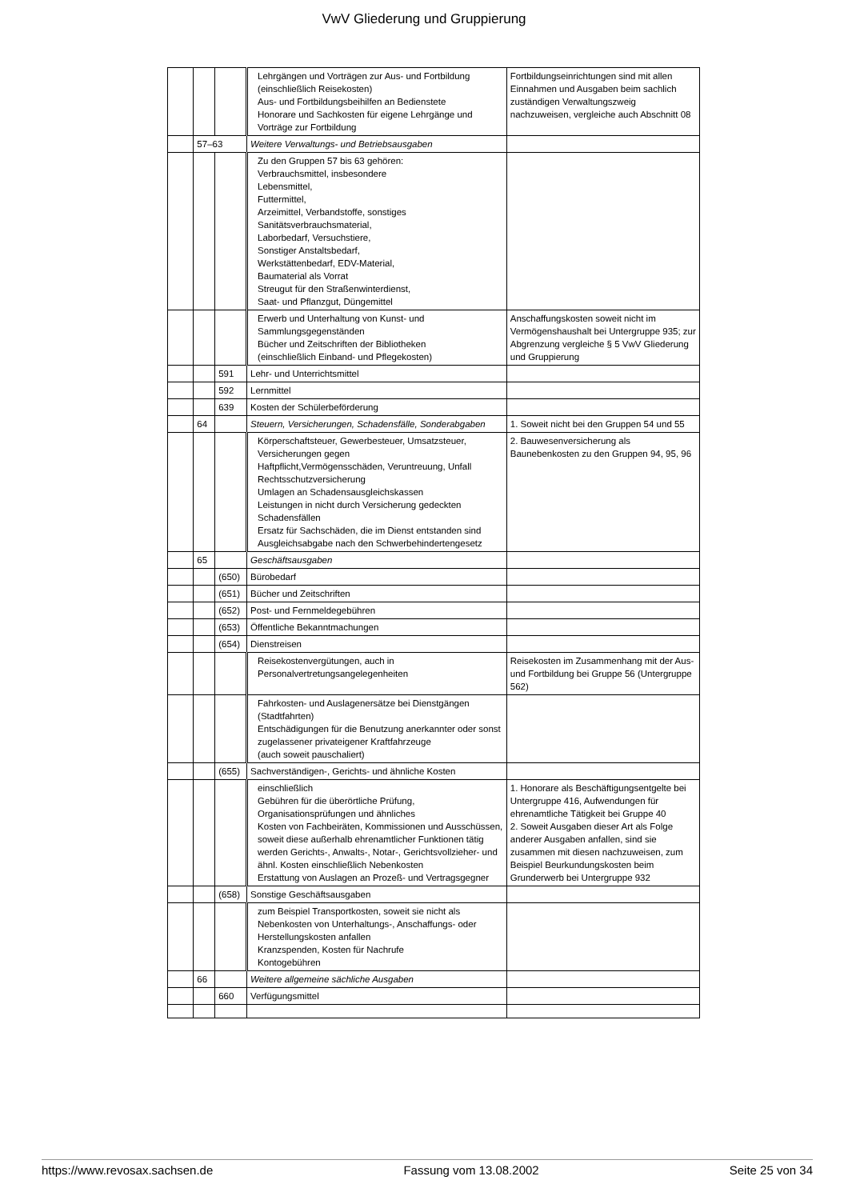VwV Gliederung und Gruppierung
| | | | Lehrgängen und Vorträgen zur Aus- und Fortbildung (einschließlich Reisekosten) Aus- und Fortbildungsbeihilfen an Bedienstete Honorare und Sachkosten für eigene Lehrgänge und Vorträge zur Fortbildung | Fortbildungseinrichtungen sind mit allen Einnahmen und Ausgaben beim sachlich zuständigen Verwaltungszweig nachzuweisen, vergleiche auch Abschnitt 08 |
| | 57–63 | | Weitere Verwaltungs- und Betriebsausgaben | |
| | | | Zu den Gruppen 57 bis 63 gehören: Verbrauchsmittel, insbesondere Lebensmittel, Futtermittel, Arzeimittel, Verbandstoffe, sonstiges Sanitätsverbrauchsmaterial, Laborbedarf, Versuchstiere, Sonstiger Anstaltsbedarf, Werkstättenbedarf, EDV-Material, Baumaterial als Vorrat Streugut für den Straßenwinterdienst, Saat- und Pflanzgut, Düngemittel | |
| | | | Erwerb und Unterhaltung von Kunst- und Sammlungsgegenständen Bücher und Zeitschriften der Bibliotheken (einschließlich Einband- und Pflegekosten) | Anschaffungskosten soweit nicht im Vermögenshaushalt bei Untergruppe 935; zur Abgrenzung vergleiche § 5 VwV Gliederung und Gruppierung |
| | | 591 | Lehr- und Unterrichtsmittel | |
| | | 592 | Lernmittel | |
| | | 639 | Kosten der Schülerbeförderung | |
| | 64 | | Steuern, Versicherungen, Schadensfälle, Sonderabgaben | 1. Soweit nicht bei den Gruppen 54 und 55 |
| | | | Körperschaftsteuer, Gewerbesteuer, Umsatzsteuer, Versicherungen gegen Haftpflicht,Vermögensschäden, Veruntreuung, Unfall Rechtsschutzversicherung Umlagen an Schadensausgleichskassen Leistungen in nicht durch Versicherung gedeckten Schadensfällen Ersatz für Sachschäden, die im Dienst entstanden sind Ausgleichsabgabe nach den Schwerbehindertengesetz | 2. Bauwesenversicherung als Baunebenkosten zu den Gruppen 94, 95, 96 |
| | 65 | | Geschäftsausgaben | |
| | | (650) | Bürobedarf | |
| | | (651) | Bücher und Zeitschriften | |
| | | (652) | Post- und Fernmeldegebühren | |
| | | (653) | Öffentliche Bekanntmachungen | |
| | | (654) | Dienstreisen | |
| | | | Reisekostenvergütungen, auch in Personalvertretungsangelegenheiten | Reisekosten im Zusammenhang mit der Aus- und Fortbildung bei Gruppe 56 (Untergruppe 562) |
| | | | Fahrkosten- und Auslagenersätze bei Dienstgängen (Stadtfahrten) Entschädigungen für die Benutzung anerkannter oder sonst zugelassener privateigener Kraftfahrzeuge (auch soweit pauschaliert) | |
| | | (655) | Sachverständigen-, Gerichts- und ähnliche Kosten | |
| | | | einschließlich Gebühren für die überörtliche Prüfung, Organisationsprüfungen und ähnliches Kosten von Fachbeiräten, Kommissionen und Ausschüssen, soweit diese außerhalb ehrenamtlicher Funktionen tätig werden Gerichts-, Anwalts-, Notar-, Gerichtsvollzieher- und ähnl. Kosten einschließlich Nebenkosten Erstattung von Auslagen an Prozeß- und Vertragsgegner | 1. Honorare als Beschäftigungsentgelte bei Untergruppe 416, Aufwendungen für ehrenamtliche Tätigkeit bei Gruppe 40 2. Soweit Ausgaben dieser Art als Folge anderer Ausgaben anfallen, sind sie zusammen mit diesen nachzuweisen, zum Beispiel Beurkundungskosten beim Grunderwerb bei Untergruppe 932 |
| | | (658) | Sonstige Geschäftsausgaben | |
| | | | zum Beispiel Transportkosten, soweit sie nicht als Nebenkosten von Unterhaltungs-, Anschaffungs- oder Herstellungskosten anfallen Kranzspenden, Kosten für Nachrufe Kontogebühren | |
| | 66 | | Weitere allgemeine sächliche Ausgaben | |
| | | 660 | Verfügungsmittel | |
https://www.revosax.sachsen.de Fassung vom 13.08.2002 Seite 25 von 34